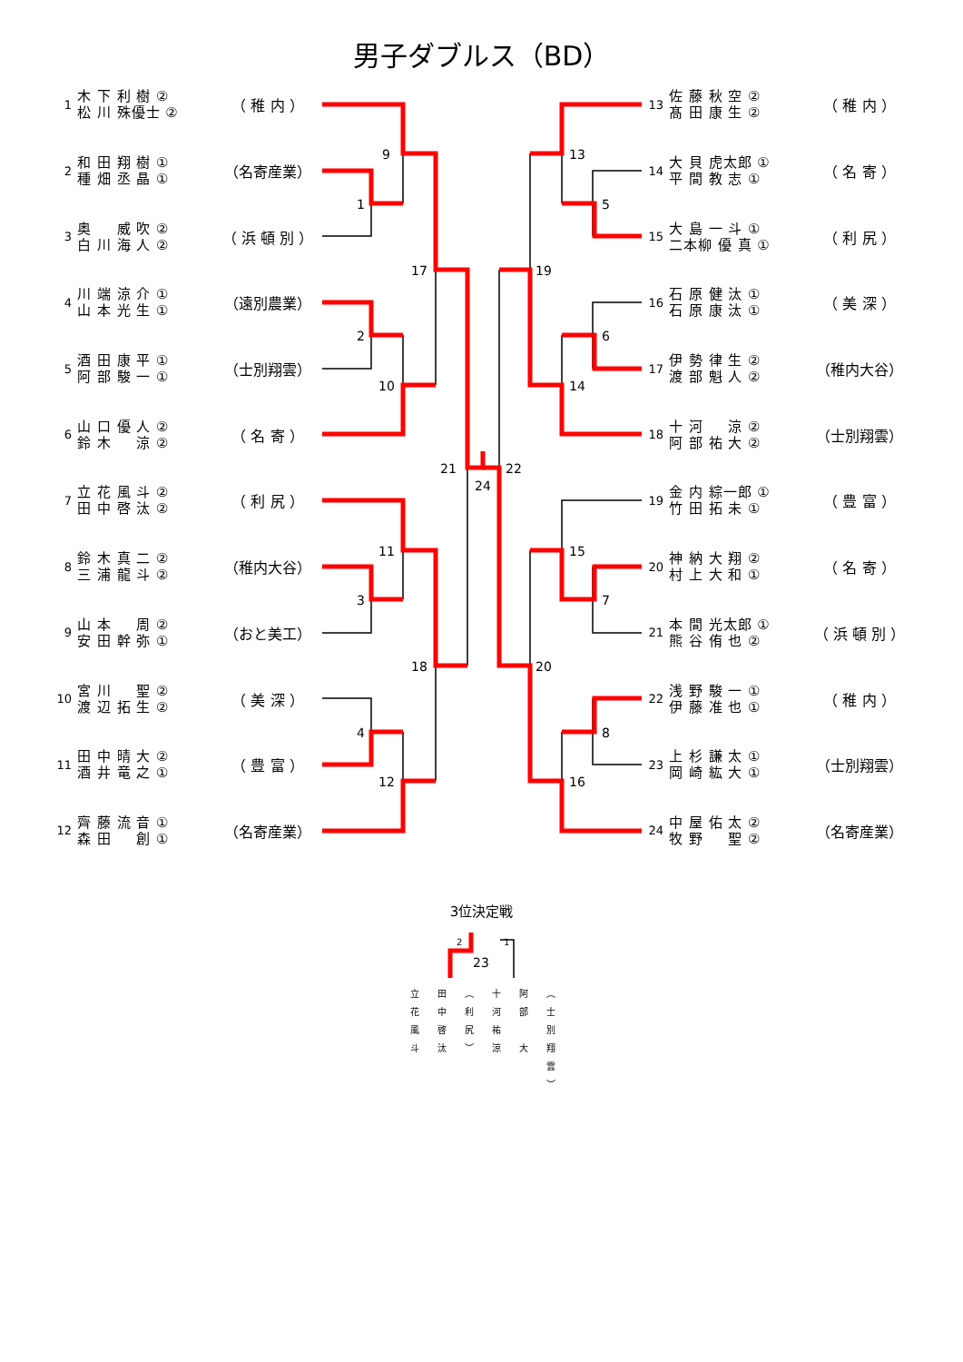男子ダブルス（BD）
1 木 下 利 樹 ② 松 川 殊優士 ② （ 稚 内 ）
2 和 田 翔 樹 ① 種 畑 丞 晶 ① （名寄産業）
3 奥 　 威 吹 ② 白 川 海 人 ② （ 浜 頓 別 ）
4 川 端 涼 介 ① 山 本 光 生 ① （遠別農業）
5 酒 田 康 平 ① 阿 部 駿 一 ① （士別翔雲）
6 山 口 優 人 ② 鈴 木 　 涼 ② （ 名 寄 ）
7 立 花 風 斗 ② 田 中 啓 汰 ② （ 利 尻 ）
8 鈴 木 真 二 ② 三 浦 龍 斗 ② （稚内大谷）
9 山 本 　 周 ② 安 田 幹 弥 ① （おと美工）
10 宮 川 　 聖 ② 渡 辺 拓 生 ② （ 美 深 ）
11 田 中 晴 大 ② 酒 井 竜 之 ① （ 豊 富 ）
12 齊 藤 流 音 ① 森 田 　 創 ① （名寄産業）
1
2
3
4
9
10
11
12
17
18
21
24
5
6
7
8
13
14
15
16
19
20
22
13 佐 藤 秋 空 ② 髙 田 康 生 ② （ 稚 内 ）
14 大 貝 虎太郎 ① 平 間 教 志 ① （ 名 寄 ）
15 大 島 一 斗 ① 二本柳 優 真 ① （ 利 尻 ）
16 石 原 健 汰 ① 石 原 康 汰 ① （ 美 深 ）
17 伊 勢 律 生 ② 渡 部 魁 人 ② （稚内大谷）
18 十 河 　 涼 ② 阿 部 祐 大 ② （士別翔雲）
19 金 内 綜一郎 ① 竹 田 拓 未 ① （ 豊 富 ）
20 神 納 大 翔 ② 村 上 大 和 ① （ 名 寄 ）
21 本 間 光太郎 ① 熊 谷 侑 也 ② （ 浜 頓 別 ）
22 浅 野 駿 一 ① 伊 藤 准 也 ① （ 稚 内 ）
23 上 杉 謙 太 ① 岡 崎 紘 大 ① （士別翔雲）
24 中 屋 佑 太 ② 牧 野 　 聖 ② （名寄産業）
3位決定戦
2
1
23
立花風斗
田中啓汰
（利尻）
十河祐涼
阿部　大
（士別翔雲）